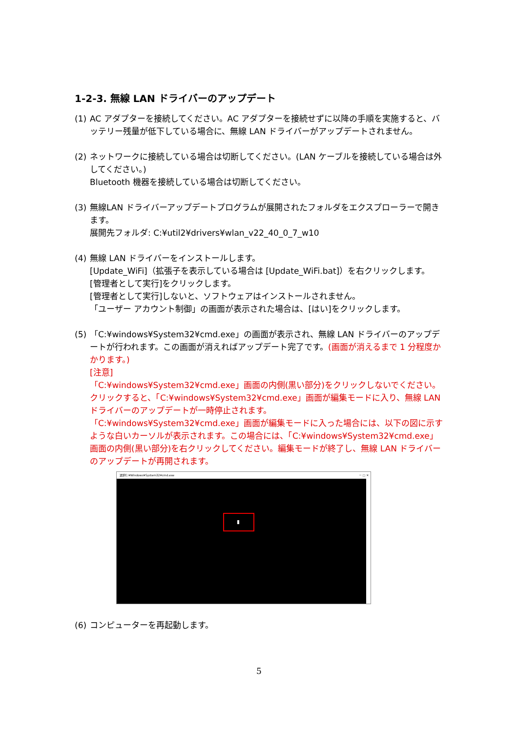1-2-3. 無線 LAN ドライバーのアップデート
(1) AC アダプターを接続してください。AC アダプターを接続せずに以降の手順を実施すると、バッテリー残量が低下している場合に、無線 LAN ドライバーがアップデートされません。
(2) ネットワークに接続している場合は切断してください。(LAN ケーブルを接続している場合は外してください。)
Bluetooth 機器を接続している場合は切断してください。
(3) 無線LAN ドライバーアップデートプログラムが展開されたフォルダをエクスプローラーで開きます。
展開先フォルダ: C:¥util2¥drivers¥wlan_v22_40_0_7_w10
(4) 無線 LAN ドライバーをインストールします。
[Update_WiFi]（拡張子を表示している場合は [Update_WiFi.bat]）を右クリックします。
[管理者として実行]をクリックします。
[管理者として実行]しないと、ソフトウェアはインストールされません。
「ユーザー アカウント制御」の画面が表示された場合は、[はい]をクリックします。
(5) 「C:¥windows¥System32¥cmd.exe」の画面が表示され、無線 LAN ドライバーのアップデートが行われます。この画面が消えればアップデート完了です。(画面が消えるまで 1 分程度かかります。)
[注意]
「C:¥windows¥System32¥cmd.exe」画面の内側(黒い部分)をクリックしないでください。クリックすると、「C:¥windows¥System32¥cmd.exe」画面が編集モードに入り、無線 LAN ドライバーのアップデートが一時停止されます。
「C:¥windows¥System32¥cmd.exe」画面が編集モードに入った場合には、以下の図に示すような白いカーソルが表示されます。この場合には、「C:¥windows¥System32¥cmd.exe」画面の内側(黒い部分)を右クリックしてください。編集モードが終了し、無線 LAN ドライバーのアップデートが再開されます。
選択C:¥Windows¥System32¥cmd.exe － □ ✕
(6) コンピューターを再起動します。
5